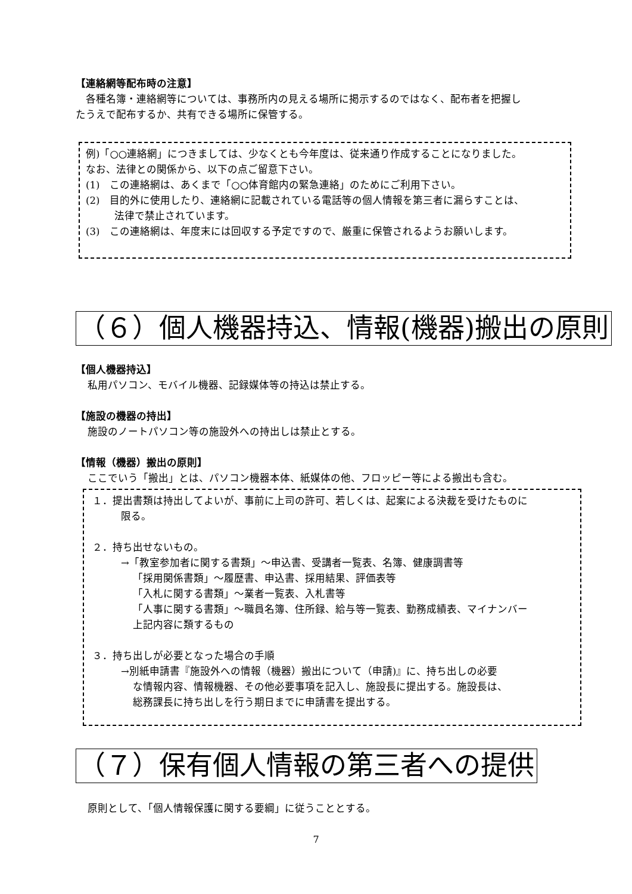【連絡網等配布時の注意】
　各種名簿・連絡網等については、事務所内の見える場所に掲示するのではなく、配布者を把握し
たうえで配布するか、共有できる場所に保管する。
例)「○○連絡網」につきましては、少なくとも今年度は、従来通り作成することになりました。
なお、法律との関係から、以下の点ご留意下さい。
(1)　この連絡網は、あくまで「○○体育館内の緊急連絡」のためにご利用下さい。
(2)　目的外に使用したり、連絡網に記載されている電話等の個人情報を第三者に漏らすことは、
法律で禁止されています。
(3)　この連絡網は、年度末には回収する予定ですので、厳重に保管されるようお願いします。
（６）個人機器持込、情報(機器)搬出の原則
【個人機器持込】
私用パソコン、モバイル機器、記録媒体等の持込は禁止する。
【施設の機器の持出】
施設のノートパソコン等の施設外への持出しは禁止とする。
【情報（機器）搬出の原則】
ここでいう「搬出」とは、パソコン機器本体、紙媒体の他、フロッピー等による搬出も含む。
１．提出書類は持出してよいが、事前に上司の許可、若しくは、起案による決裁を受けたものに
限る。
２．持ち出せないもの。
→「教室参加者に関する書類」～申込書、受講者一覧表、名簿、健康調書等
「採用関係書類」～履歴書、申込書、採用結果、評価表等
「入札に関する書類」～業者一覧表、入札書等
「人事に関する書類」～職員名簿、住所録、給与等一覧表、勤務成績表、マイナンバー
上記内容に類するもの
３．持ち出しが必要となった場合の手順
→別紙申請書『施設外への情報（機器）搬出について（申請)』に、持ち出しの必要
な情報内容、情報機器、その他必要事項を記入し、施設長に提出する。施設長は、
総務課長に持ち出しを行う期日までに申請書を提出する。
（７）保有個人情報の第三者への提供
原則として、「個人情報保護に関する要綱」に従うこととする。
7